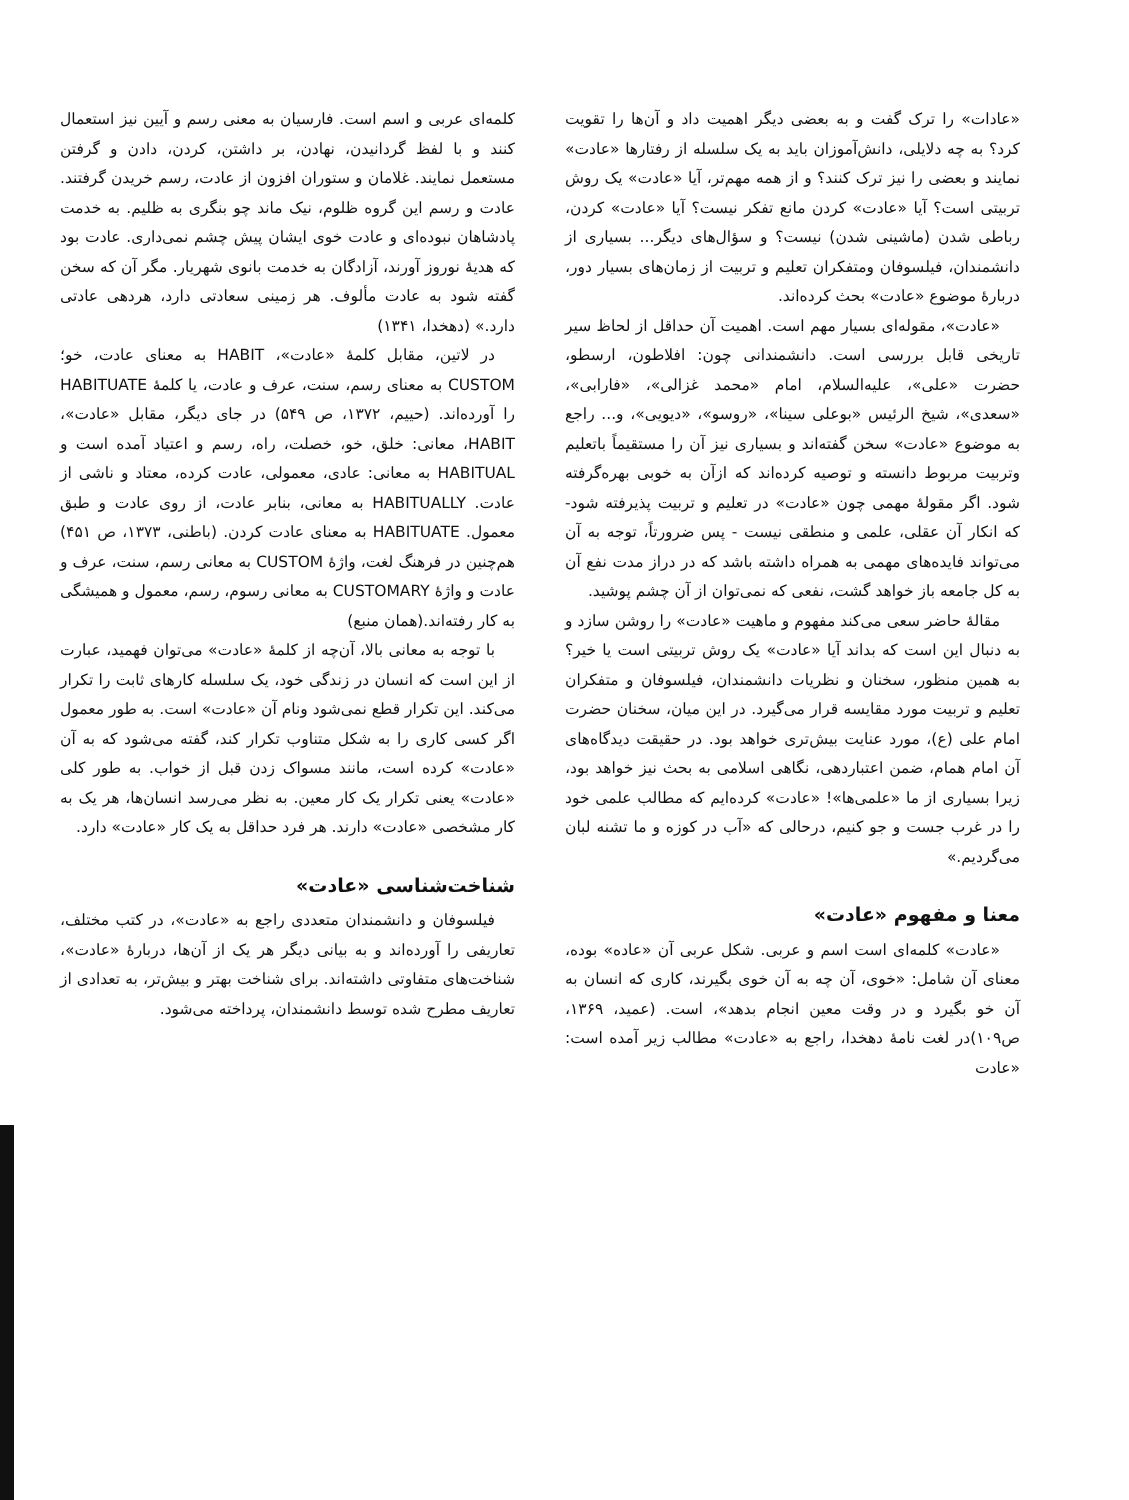«عادات» را ترک گفت و به بعضی دیگر اهمیت داد و آن‌ها را تقویت کرد؟ به چه دلایلی، دانش‌آموزان باید به یک سلسله از رفتارها «عادت» نمایند و بعضی را نیز ترک کنند؟ و از همه مهم‌تر، آیا «عادت» یک روش تربیتی است؟ آیا «عادت» کردن مانع تفکر نیست؟ آیا «عادت» کردن، رباطی شدن (ماشینی شدن) نیست؟ و سؤال‌های دیگر... بسیاری از دانشمندان، فیلسوفان ومتفکران تعلیم و تربیت از زمان‌های بسیار دور، دربارهٔ موضوع «عادت» بحث کرده‌اند.
«عادت»، مقوله‌ای بسیار مهم است. اهمیت آن حداقل از لحاظ سیر تاریخی قابل بررسی است. دانشمندانی چون: افلاطون، ارسطو، حضرت «علی»، علیه‌السلام، امام «محمد غزالی»، «فارابی»، «سعدی»، شیخ الرئیس «بوعلی سینا»، «روسو»، «دیویی»، و... راجع به موضوع «عادت» سخن گفته‌اند و بسیاری نیز آن را مستقیماً باتعلیم وتربیت مربوط دانسته و توصیه کرده‌اند که ازآن به خوبی بهره‌گرفته شود. اگر مقولهٔ مهمی چون «عادت» در تعلیم و تربیت پذیرفته شود- که انکار آن عقلی، علمی و منطقی نیست - پس ضرورتاً، توجه به آن می‌تواند فایده‌های مهمی به همراه داشته باشد که در دراز مدت نفع آن به کل جامعه باز خواهد گشت، نفعی که نمی‌توان از آن چشم پوشید.
مقالهٔ حاضر سعی می‌کند مفهوم و ماهیت «عادت» را روشن سازد و به دنبال این است که بداند آیا «عادت» یک روش تربیتی است یا خیر؟ به همین منظور، سخنان و نظریات دانشمندان، فیلسوفان و متفکران تعلیم و تربیت مورد مقایسه قرار می‌گیرد. در این میان، سخنان حضرت امام علی (ع)، مورد عنایت بیش‌تری خواهد بود. در حقیقت دیدگاه‌های آن امام همام، ضمن اعتباردهی، نگاهی اسلامی به بحث نیز خواهد بود، زیرا بسیاری از ما «علمی‌ها»! «عادت» کرده‌ایم که مطالب علمی خود را در غرب جست و جو کنیم، درحالی که «آب در کوزه و ما تشنه لبان می‌گردیم.»
معنا و مفهوم «عادت»
«عادت» کلمه‌ای است اسم و عربی. شکل عربی آن «عاده» بوده، معنای آن شامل: «خوی، آن چه به آن خوی بگیرند، کاری که انسان به آن خو بگیرد و در وقت معین انجام بدهد»، است. (عمید، ۱۳۶۹، ص۱۰۹)در لغت نامهٔ دهخدا، راجع به «عادت» مطالب زیر آمده است: «عادت
کلمه‌ای عربی و اسم است. فارسیان به معنی رسم و آیین نیز استعمال کنند و با لفظ گردانیدن، نهادن، بر داشتن، کردن، دادن و گرفتن مستعمل نمایند. غلامان و ستوران افزون از عادت، رسم خریدن گرفتند. عادت و رسم این گروه ظلوم، نیک ماند چو بنگری به ظلیم. به خدمت پادشاهان نبوده‌ای و عادت خوی ایشان پیش چشم نمی‌داری. عادت بود که هدیهٔ نوروز آورند، آزادگان به خدمت بانوی شهریار. مگر آن که سخن گفته شود به عادت مألوف. هر زمینی سعادتی دارد، هردهی عادتی دارد.» (دهخدا، ۱۳۴۱)
در لاتین، مقابل کلمهٔ «عادت»، HABIT به معنای عادت، خو؛ CUSTOM به معنای رسم، سنت، عرف و عادت، یا کلمهٔ HABITUATE را آورده‌اند. (حییم، ۱۳۷۲، ص ۵۴۹) در جای دیگر، مقابل «عادت»، HABIT، معانی: خلق، خو، خصلت، راه، رسم و اعتیاد آمده است و HABITUAL به معانی: عادی، معمولی، عادت کرده، معتاد و ناشی از عادت. HABITUALLY به معانی، بنابر عادت، از روی عادت و طبق معمول. HABITUATE به معنای عادت کردن. (باطنی، ۱۳۷۳، ص ۴۵۱) هم‌چنین در فرهنگ لغت، واژهٔ CUSTOM به معانی رسم، سنت، عرف و عادت و واژهٔ CUSTOMARY به معانی رسوم، رسم، معمول و همیشگی به کار رفته‌اند.(همان منبع)
با توجه به معانی بالا، آن‌چه از کلمهٔ «عادت» می‌توان فهمید، عبارت از این است که انسان در زندگی خود، یک سلسله کارهای ثابت را تکرار می‌کند. این تکرار قطع نمی‌شود ونام آن «عادت» است. به طور معمول اگر کسی کاری را به شکل متناوب تکرار کند، گفته می‌شود که به آن «عادت» کرده است، مانند مسواک زدن قبل از خواب. به طور کلی «عادت» یعنی تکرار یک کار معین. به نظر می‌رسد انسان‌ها، هر یک به کار مشخصی «عادت» دارند. هر فرد حداقل به یک کار «عادت» دارد.
شناخت‌شناسی «عادت»
فیلسوفان و دانشمندان متعددی راجع به «عادت»، در کتب مختلف، تعاریفی را آورده‌اند و به بیانی دیگر هر یک از آن‌ها، دربارهٔ «عادت»، شناخت‌های متفاوتی داشته‌اند. برای شناخت بهتر و بیش‌تر، به تعدادی از تعاریف مطرح شده توسط دانشمندان، پرداخته می‌شود.